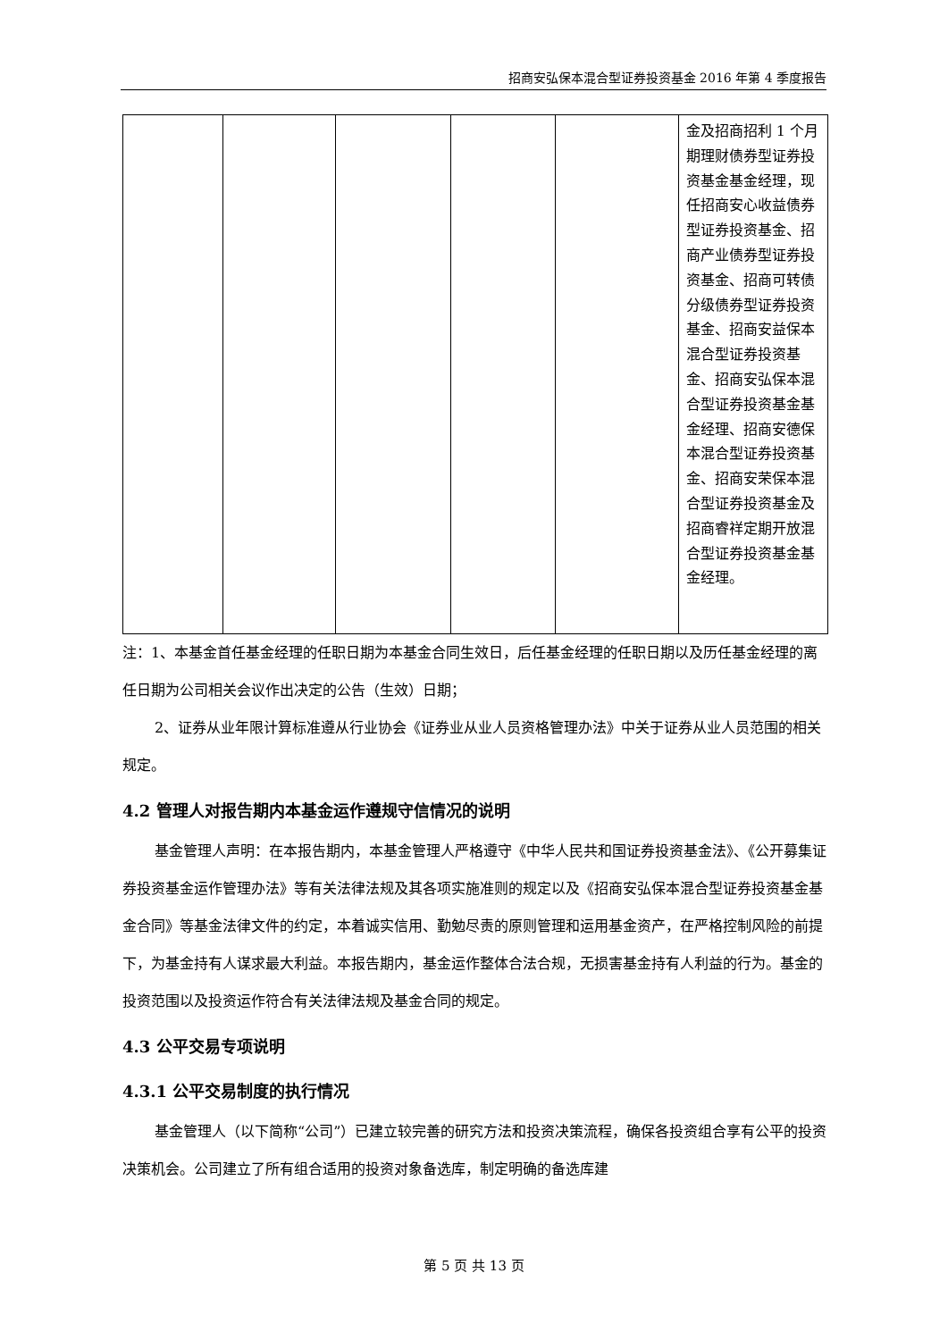招商安弘保本混合型证券投资基金 2016 年第 4 季度报告
| | | | | | 金及招商招利 1 个月期理财债券型证券投资基金基金经理，现任招商安心收益债券型证券投资基金、招商产业债券型证券投资基金、招商可转债分级债券型证券投资基金、招商安益保本混合型证券投资基金、招商安弘保本混合型证券投资基金基金经理、招商安德保本混合型证券投资基金、招商安荣保本混合型证券投资基金及招商睿祥定期开放混合型证券投资基金基金经理。 |
注：1、本基金首任基金经理的任职日期为本基金合同生效日，后任基金经理的任职日期以及历任基金经理的离任日期为公司相关会议作出决定的公告（生效）日期；
2、证券从业年限计算标准遵从行业协会《证券业从业人员资格管理办法》中关于证券从业人员范围的相关规定。
4.2 管理人对报告期内本基金运作遵规守信情况的说明
基金管理人声明：在本报告期内，本基金管理人严格遵守《中华人民共和国证券投资基金法》、《公开募集证券投资基金运作管理办法》等有关法律法规及其各项实施准则的规定以及《招商安弘保本混合型证券投资基金基金合同》等基金法律文件的约定，本着诚实信用、勤勉尽责的原则管理和运用基金资产，在严格控制风险的前提下，为基金持有人谋求最大利益。本报告期内，基金运作整体合法合规，无损害基金持有人利益的行为。基金的投资范围以及投资运作符合有关法律法规及基金合同的规定。
4.3 公平交易专项说明
4.3.1 公平交易制度的执行情况
基金管理人（以下简称“公司”）已建立较完善的研究方法和投资决策流程，确保各投资组合享有公平的投资决策机会。公司建立了所有组合适用的投资对象备选库，制定明确的备选库建
第 5 页 共 13 页